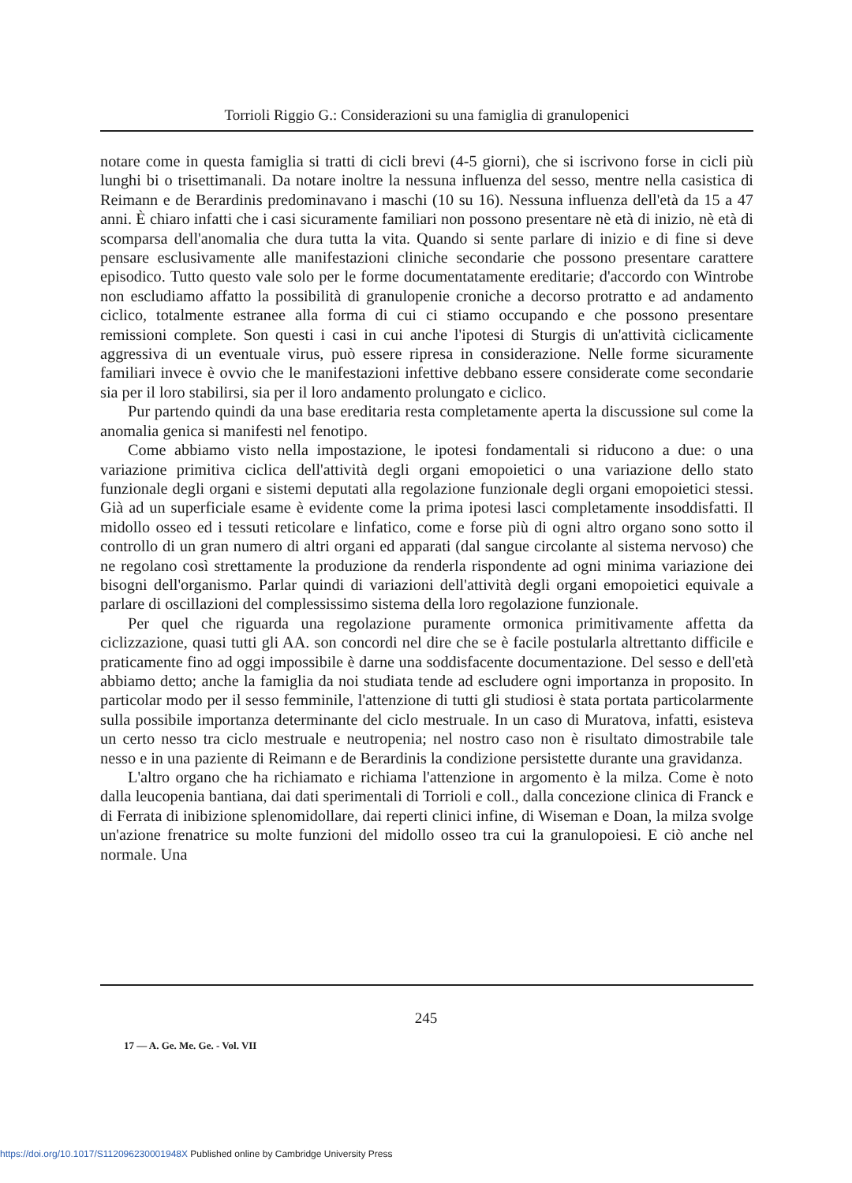Torrioli Riggio G.: Considerazioni su una famiglia di granulopenici
notare come in questa famiglia si tratti di cicli brevi (4-5 giorni), che si iscrivono forse in cicli più lunghi bi o trisettimanali. Da notare inoltre la nessuna influenza del sesso, mentre nella casistica di Reimann e de Berardinis predominavano i maschi (10 su 16). Nessuna influenza dell'età da 15 a 47 anni. È chiaro infatti che i casi sicuramente familiari non possono presentare nè età di inizio, nè età di scomparsa dell'anomalia che dura tutta la vita. Quando si sente parlare di inizio e di fine si deve pensare esclusivamente alle manifestazioni cliniche secondarie che possono presentare carattere episodico. Tutto questo vale solo per le forme documentatamente ereditarie; d'accordo con Wintrobe non escludiamo affatto la possibilità di granulopenie croniche a decorso protratto e ad andamento ciclico, totalmente estranee alla forma di cui ci stiamo occupando e che possono presentare remissioni complete. Son questi i casi in cui anche l'ipotesi di Sturgis di un'attività ciclicamente aggressiva di un eventuale virus, può essere ripresa in considerazione. Nelle forme sicuramente familiari invece è ovvio che le manifestazioni infettive debbano essere considerate come secondarie sia per il loro stabilirsi, sia per il loro andamento prolungato e ciclico.
Pur partendo quindi da una base ereditaria resta completamente aperta la discussione sul come la anomalia genica si manifesti nel fenotipo.
Come abbiamo visto nella impostazione, le ipotesi fondamentali si riducono a due: o una variazione primitiva ciclica dell'attività degli organi emopoietici o una variazione dello stato funzionale degli organi e sistemi deputati alla regolazione funzionale degli organi emopoietici stessi. Già ad un superficiale esame è evidente come la prima ipotesi lasci completamente insoddisfatti. Il midollo osseo ed i tessuti reticolare e linfatico, come e forse più di ogni altro organo sono sotto il controllo di un gran numero di altri organi ed apparati (dal sangue circolante al sistema nervoso) che ne regolano così strettamente la produzione da renderla rispondente ad ogni minima variazione dei bisogni dell'organismo. Parlar quindi di variazioni dell'attività degli organi emopoietici equivale a parlare di oscillazioni del complessissimo sistema della loro regolazione funzionale.
Per quel che riguarda una regolazione puramente ormonica primitivamente affetta da ciclizzazione, quasi tutti gli AA. son concordi nel dire che se è facile postularla altrettanto difficile e praticamente fino ad oggi impossibile è darne una soddisfacente documentazione. Del sesso e dell'età abbiamo detto; anche la famiglia da noi studiata tende ad escludere ogni importanza in proposito. In particolar modo per il sesso femminile, l'attenzione di tutti gli studiosi è stata portata particolarmente sulla possibile importanza determinante del ciclo mestruale. In un caso di Muratova, infatti, esisteva un certo nesso tra ciclo mestruale e neutropenia; nel nostro caso non è risultato dimostrabile tale nesso e in una paziente di Reimann e de Berardinis la condizione persistette durante una gravidanza.
L'altro organo che ha richiamato e richiama l'attenzione in argomento è la milza. Come è noto dalla leucopenia bantiana, dai dati sperimentali di Torrioli e coll., dalla concezione clinica di Franck e di Ferrata di inibizione splenomidollare, dai reperti clinici infine, di Wiseman e Doan, la milza svolge un'azione frenatrice su molte funzioni del midollo osseo tra cui la granulopoiesi. E ciò anche nel normale. Una
245
17 — A. Ge. Me. Ge. - Vol. VII
https://doi.org/10.1017/S112096230001948X Published online by Cambridge University Press